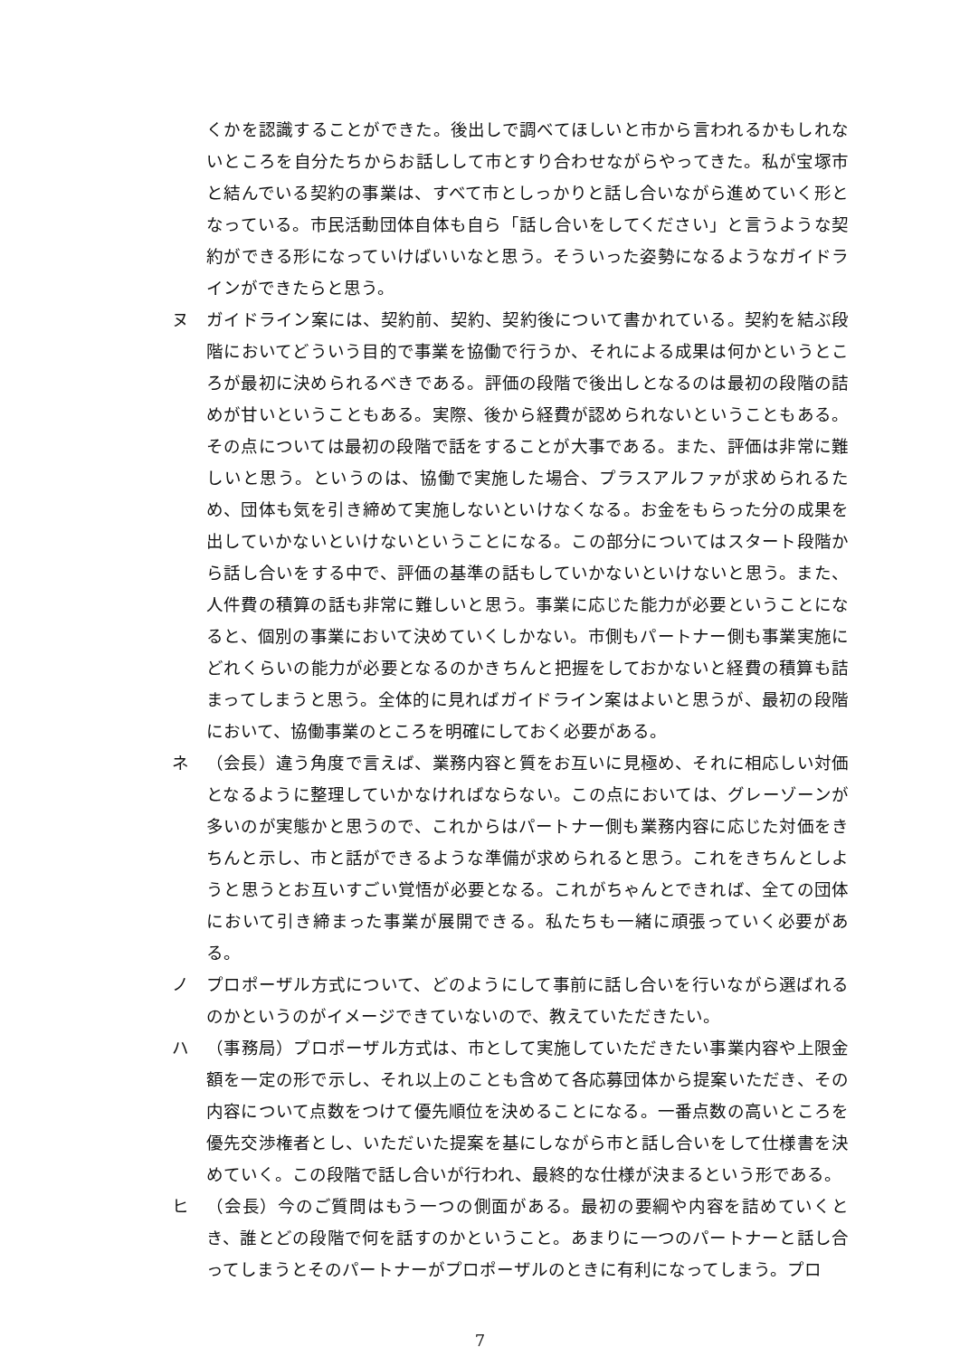くかを認識することができた。後出しで調べてほしいと市から言われるかもしれないところを自分たちからお話しして市とすり合わせながらやってきた。私が宝塚市と結んでいる契約の事業は、すべて市としっかりと話し合いながら進めていく形となっている。市民活動団体自体も自ら「話し合いをしてください」と言うような契約ができる形になっていけばいいなと思う。そういった姿勢になるようなガイドラインができたらと思う。
ヌ ガイドライン案には、契約前、契約、契約後について書かれている。契約を結ぶ段階においてどういう目的で事業を協働で行うか、それによる成果は何かというところが最初に決められるべきである。評価の段階で後出しとなるのは最初の段階の詰めが甘いということもある。実際、後から経費が認められないということもある。その点については最初の段階で話をすることが大事である。また、評価は非常に難しいと思う。というのは、協働で実施した場合、プラスアルファが求められるため、団体も気を引き締めて実施しないといけなくなる。お金をもらった分の成果を出していかないといけないということになる。この部分についてはスタート段階から話し合いをする中で、評価の基準の話もしていかないといけないと思う。また、人件費の積算の話も非常に難しいと思う。事業に応じた能力が必要ということになると、個別の事業において決めていくしかない。市側もパートナー側も事業実施にどれくらいの能力が必要となるのかきちんと把握をしておかないと経費の積算も詰まってしまうと思う。全体的に見ればガイドライン案はよいと思うが、最初の段階において、協働事業のところを明確にしておく必要がある。
ネ （会長）違う角度で言えば、業務内容と質をお互いに見極め、それに相応しい対価となるように整理していかなければならない。この点においては、グレーゾーンが多いのが実態かと思うので、これからはパートナー側も業務内容に応じた対価をきちんと示し、市と話ができるような準備が求められると思う。これをきちんとしようと思うとお互いすごい覚悟が必要となる。これがちゃんとできれば、全ての団体において引き締まった事業が展開できる。私たちも一緒に頑張っていく必要がある。
ノ プロポーザル方式について、どのようにして事前に話し合いを行いながら選ばれるのかというのがイメージできていないので、教えていただきたい。
ハ （事務局）プロポーザル方式は、市として実施していただきたい事業内容や上限金額を一定の形で示し、それ以上のことも含めて各応募団体から提案いただき、その内容について点数をつけて優先順位を決めることになる。一番点数の高いところを優先交渉権者とし、いただいた提案を基にしながら市と話し合いをして仕様書を決めていく。この段階で話し合いが行われ、最終的な仕様が決まるという形である。
ヒ （会長）今のご質問はもう一つの側面がある。最初の要綱や内容を詰めていくとき、誰とどの段階で何を話すのかということ。あまりに一つのパートナーと話し合ってしまうとそのパートナーがプロポーザルのときに有利になってしまう。プロ
7